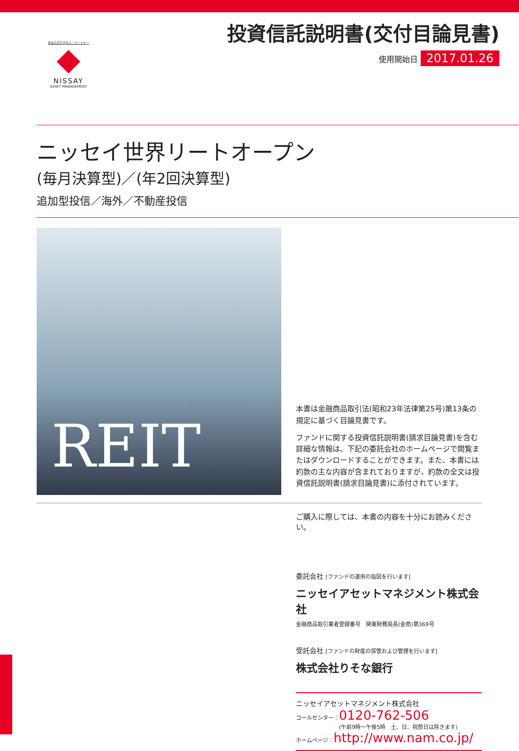あなたのサクセス・パートナー
NISSAY
ASSET MANAGEMENT
投資信託説明書(交付目論見書)
使用開始日 2017.01.26
ニッセイ世界リートオープン
(毎月決算型)／(年2回決算型)
追加型投信／海外／不動産投信
REIT
本書は金融商品取引法(昭和23年法律第25号)第13条の規定に基づく目論見書です。
ファンドに関する投資信託説明書(請求目論見書)を含む詳細な情報は、下記の委託会社のホームページで閲覧またはダウンロードすることができます。また、本書には約款の主な内容が含まれておりますが、約款の全文は投資信託説明書(請求目論見書)に添付されています。
ご購入に際しては、本書の内容を十分にお読みください。
委託会社 [ファンドの運用の指図を行います]
ニッセイアセットマネジメント株式会社
金融商品取引業者登録番号　関東財務局長(金商)第369号
受託会社 [ファンドの財産の保管および管理を行います]
株式会社りそな銀行
ニッセイアセットマネジメント株式会社
コールセンター：0120-762-506
(午前9時～午後5時　土、日、祝祭日は除きます)
ホームページ：http://www.nam.co.jp/